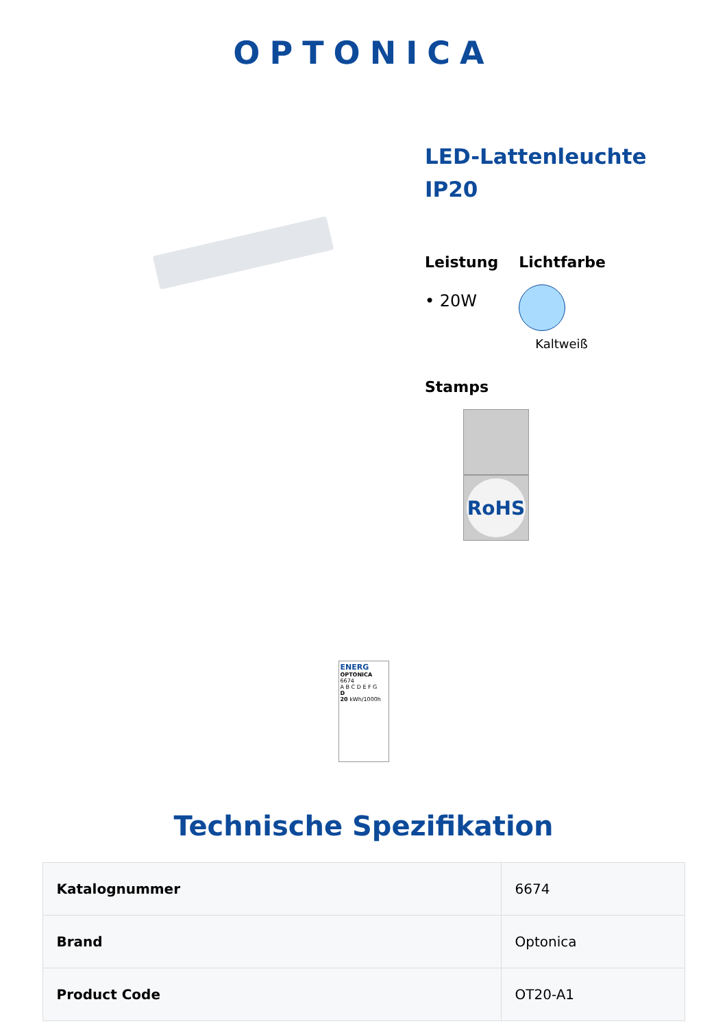OPTONICA
LED-Lattenleuchte IP20
Leistung
• 20W
Lichtfarbe
Kaltweiß
Stamps
RoHS
ENERG
OPTONICA
6674
A B C D E F G
D
20 kWh/1000h
Technische Spezifikation
| Katalognummer | 6674 |
| Brand | Optonica |
| Product Code | OT20-A1 |